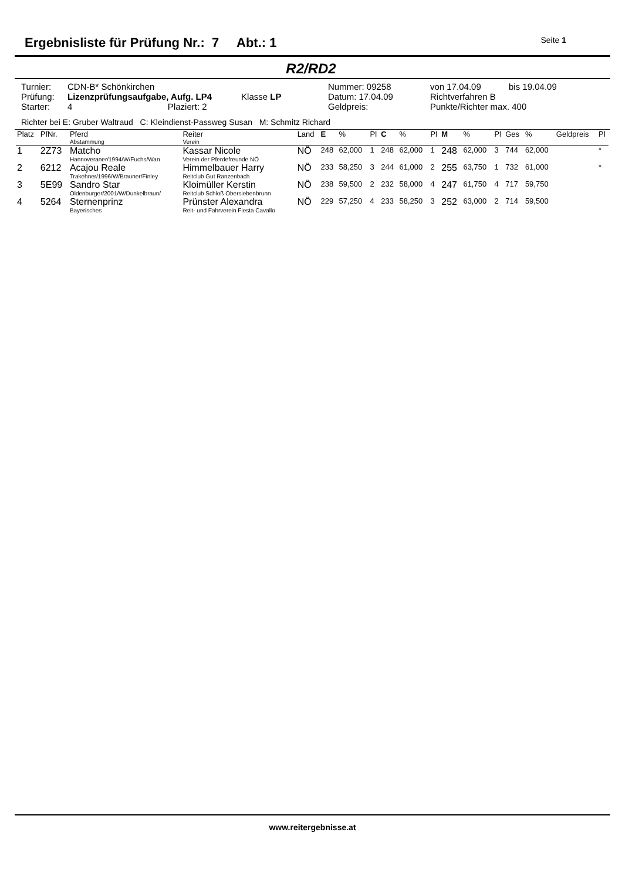Ergebnisliste für Prüfung Nr.: 7 Abt.: 1
Seite 1
R2/RD2
| Turnier: | CDN-B* Schönkirchen | Nummer: 09258 | von 17.04.09 | bis 19.04.09 |
| Prüfung: | Lizenzprüfungsaufgabe, Aufg. LP4 Klasse LP | Datum: 17.04.09 | Richtverfahren B | |
| Starter: | 4 Plaziert: 2 | Geldpreis: | Punkte/Richter max. 400 | |
Richter bei E: Gruber Waltraud C: Kleindienst-Passweg Susan M: Schmitz Richard
| Platz | PfNr. | Pferd Abstammung | Reiter Verein | Land | E | % | Pl | C | % | Pl | M | % | Pl | Ges | % | Geldpreis | Pl |
| --- | --- | --- | --- | --- | --- | --- | --- | --- | --- | --- | --- | --- | --- | --- | --- | --- | --- |
| 1 | 2Z73 | Matcho Hannoveraner/1994/W/Fuchs/Wan | Kassar Nicole Verein der Pferdefreunde NÖ | NÖ | 248 | 62,000 | 1 | 248 | 62,000 | 1 | 248 | 62,000 | 3 | 744 | 62,000 | | * |
| 2 | 6212 | Acajou Reale Trakehner/1996/W/Brauner/Finley | Himmelbauer Harry Reitclub Gut Ranzenbach | NÖ | 233 | 58,250 | 3 | 244 | 61,000 | 2 | 255 | 63,750 | 1 | 732 | 61,000 | | * |
| 3 | 5E99 | Sandro Star Oldenburger/2001/W/Dunkelbraun/ | Kloimüller Kerstin Reitclub Schloß Obersiebenbrunn | NÖ | 238 | 59,500 | 2 | 232 | 58,000 | 4 | 247 | 61,750 | 4 | 717 | 59,750 | | |
| 4 | 5264 | Sternenprinz Bayerisches | Prünster Alexandra Reit- und Fahrverein Fiesta Cavallo | NÖ | 229 | 57,250 | 4 | 233 | 58,250 | 3 | 252 | 63,000 | 2 | 714 | 59,500 | | |
www.reitergebnisse.at